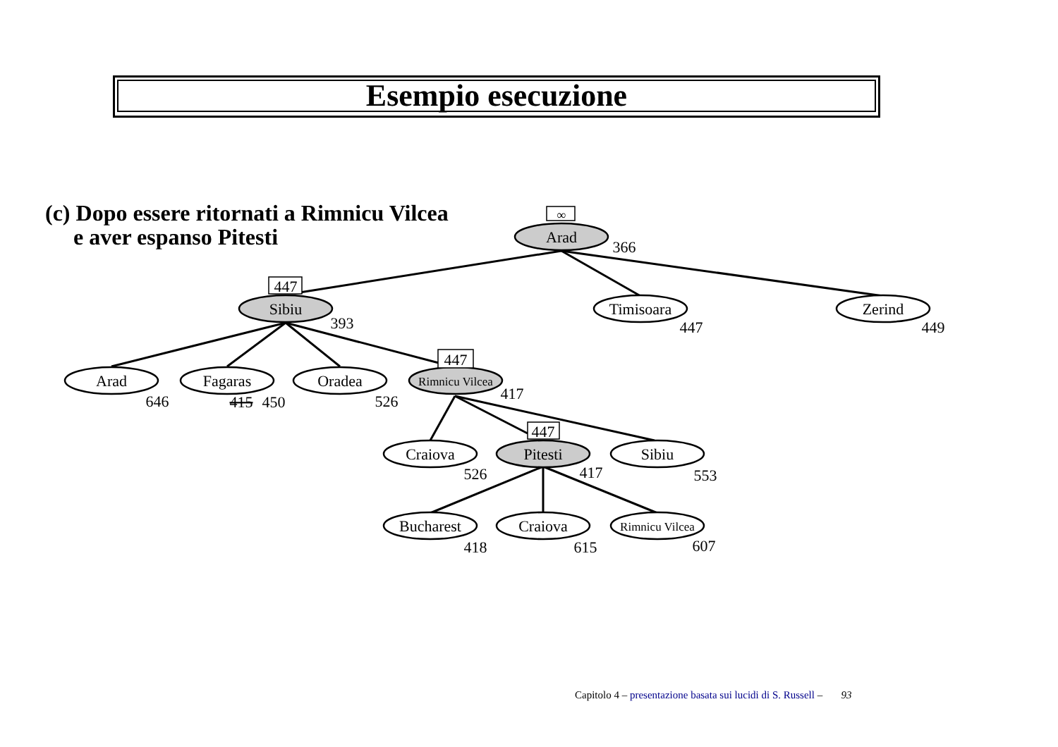Esempio esecuzione
(c) Dopo essere ritornati a Rimnicu Vilcea
e aver espanso Pitesti
∞
447
447
447
Arad
Sibiu
Timisoara
Zerind
Arad
Fagaras
Oradea
Rimnicu Vilcea
Craiova
Pitesti
Sibiu
Bucharest
Craiova
Rimnicu Vilcea
366
393
447
449
646
415
450
526
417
526
417
553
418
615
607
Capitolo 4 – presentazione basata sui lucidi di S. Russell – 93